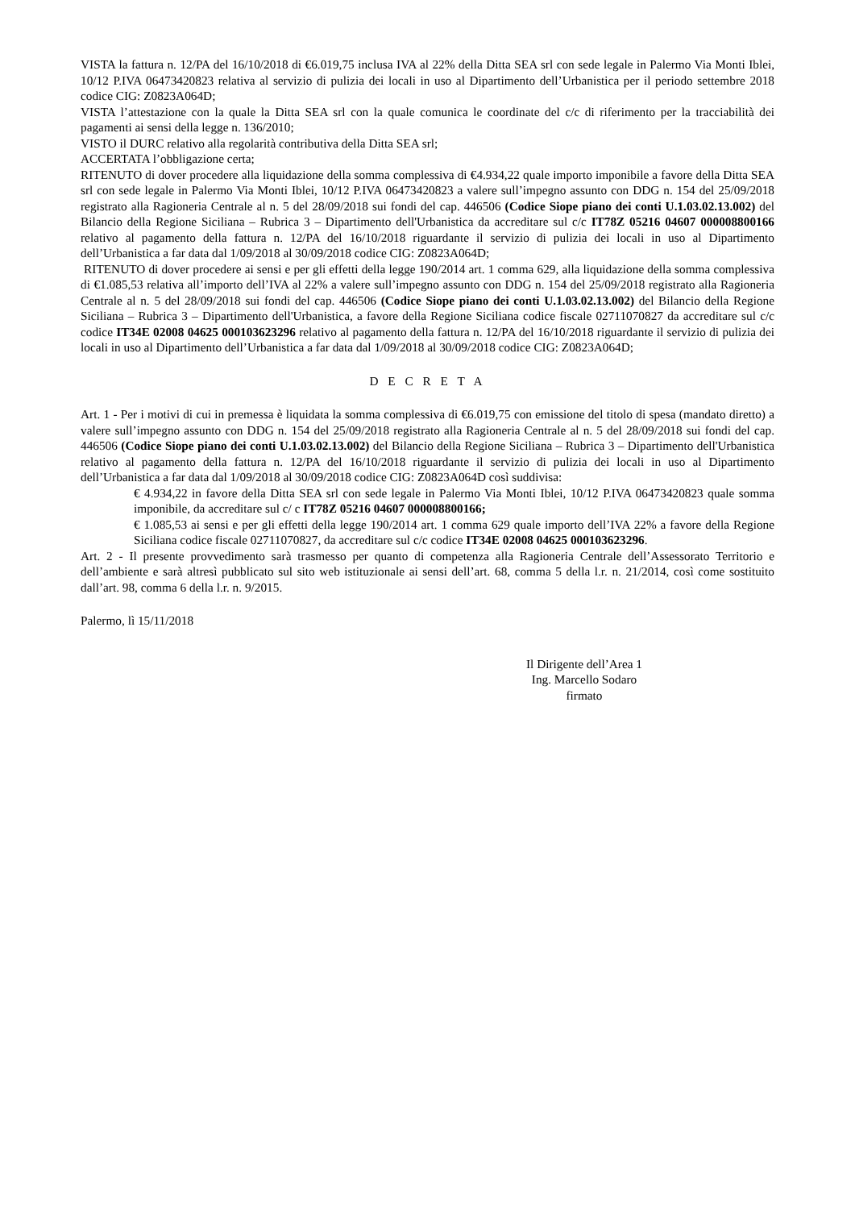VISTA la fattura n. 12/PA del 16/10/2018 di €6.019,75 inclusa IVA al 22% della Ditta SEA srl con sede legale in Palermo Via Monti Iblei, 10/12 P.IVA 06473420823 relativa al servizio di pulizia dei locali in uso al Dipartimento dell’Urbanistica per il periodo settembre 2018 codice CIG: Z0823A064D;
VISTA l’attestazione con la quale la Ditta SEA srl con la quale comunica le coordinate del c/c di riferimento per la tracciabilità dei pagamenti ai sensi della legge n. 136/2010;
VISTO il DURC relativo alla regolarità contributiva della Ditta SEA srl;
ACCERTATA l’obbligazione certa;
RITENUTO di dover procedere alla liquidazione della somma complessiva di €4.934,22 quale importo imponibile a favore della Ditta SEA srl con sede legale in Palermo Via Monti Iblei, 10/12 P.IVA 06473420823 a valere sull’impegno assunto con DDG n. 154 del 25/09/2018 registrato alla Ragioneria Centrale al n. 5 del 28/09/2018 sui fondi del cap. 446506 (Codice Siope piano dei conti U.1.03.02.13.002) del Bilancio della Regione Siciliana – Rubrica 3 – Dipartimento dell'Urbanistica da accreditare sul c/c IT78Z 05216 04607 000008800166 relativo al pagamento della fattura n. 12/PA del 16/10/2018 riguardante il servizio di pulizia dei locali in uso al Dipartimento dell’Urbanistica a far data dal 1/09/2018 al 30/09/2018 codice CIG: Z0823A064D;
RITENUTO di dover procedere ai sensi e per gli effetti della legge 190/2014 art. 1 comma 629, alla liquidazione della somma complessiva di €1.085,53 relativa all’importo dell’IVA al 22% a valere sull’impegno assunto con DDG n. 154 del 25/09/2018 registrato alla Ragioneria Centrale al n. 5 del 28/09/2018 sui fondi del cap. 446506 (Codice Siope piano dei conti U.1.03.02.13.002) del Bilancio della Regione Siciliana – Rubrica 3 – Dipartimento dell'Urbanistica, a favore della Regione Siciliana codice fiscale 02711070827 da accreditare sul c/c codice IT34E 02008 04625 000103623296 relativo al pagamento della fattura n. 12/PA del 16/10/2018 riguardante il servizio di pulizia dei locali in uso al Dipartimento dell’Urbanistica a far data dal 1/09/2018 al 30/09/2018 codice CIG: Z0823A064D;
D E C R E T A
Art. 1 - Per i motivi di cui in premessa è liquidata la somma complessiva di €6.019,75 con emissione del titolo di spesa (mandato diretto) a valere sull’impegno assunto con DDG n. 154 del 25/09/2018 registrato alla Ragioneria Centrale al n. 5 del 28/09/2018 sui fondi del cap. 446506 (Codice Siope piano dei conti U.1.03.02.13.002) del Bilancio della Regione Siciliana – Rubrica 3 – Dipartimento dell'Urbanistica relativo al pagamento della fattura n. 12/PA del 16/10/2018 riguardante il servizio di pulizia dei locali in uso al Dipartimento dell’Urbanistica a far data dal 1/09/2018 al 30/09/2018 codice CIG: Z0823A064D così suddivisa:
€ 4.934,22 in favore della Ditta SEA srl con sede legale in Palermo Via Monti Iblei, 10/12 P.IVA 06473420823 quale somma imponibile, da accreditare sul c/ c IT78Z 05216 04607 000008800166;
€ 1.085,53 ai sensi e per gli effetti della legge 190/2014 art. 1 comma 629 quale importo dell’IVA 22% a favore della Regione Siciliana codice fiscale 02711070827, da accreditare sul c/c codice IT34E 02008 04625 000103623296.
Art. 2 - Il presente provvedimento sarà trasmesso per quanto di competenza alla Ragioneria Centrale dell’Assessorato Territorio e dell’ambiente e sarà altresì pubblicato sul sito web istituzionale ai sensi dell’art. 68, comma 5 della l.r. n. 21/2014, così come sostituito dall’art. 98, comma 6 della l.r. n. 9/2015.
Palermo, lì 15/11/2018
Il Dirigente dell’Area 1
Ing. Marcello Sodaro
firmato